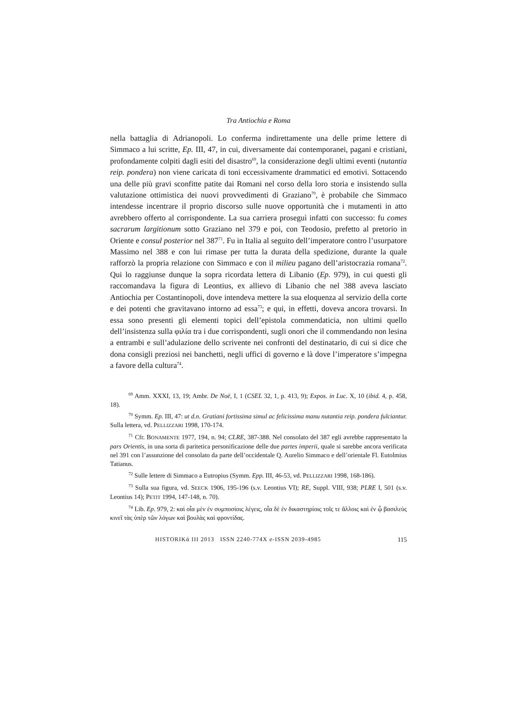Tra Antiochia e Roma
nella battaglia di Adrianopoli. Lo conferma indirettamente una delle prime lettere di Simmaco a lui scritte, Ep. III, 47, in cui, diversamente dai contemporanei, pagani e cristiani, profondamente colpiti dagli esiti del disastro<sup>69</sup>, la considerazione degli ultimi eventi (nutantia reip. pondera) non viene caricata di toni eccessivamente drammatici ed emotivi. Sottacendo una delle più gravi sconfitte patite dai Romani nel corso della loro storia e insistendo sulla valutazione ottimistica dei nuovi provvedimenti di Graziano<sup>70</sup>, è probabile che Simmaco intendesse incentrare il proprio discorso sulle nuove opportunità che i mutamenti in atto avrebbero offerto al corrispondente. La sua carriera proseguì infatti con successo: fu comes sacrarum largitionum sotto Graziano nel 379 e poi, con Teodosio, prefetto al pretorio in Oriente e consul posterior nel 387<sup>71</sup>. Fu in Italia al seguito dell’imperatore contro l’usurpatore Massimo nel 388 e con lui rimase per tutta la durata della spedizione, durante la quale rafforzò la propria relazione con Simmaco e con il milieu pagano dell’aristocrazia romana<sup>72</sup>. Qui lo raggiunse dunque la sopra ricordata lettera di Libanio (Ep. 979), in cui questi gli raccomandava la figura di Leontius, ex allievo di Libanio che nel 388 aveva lasciato Antiochia per Costantinopoli, dove intendeva mettere la sua eloquenza al servizio della corte e dei potenti che gravitavano intorno ad essa<sup>73</sup>; e qui, in effetti, doveva ancora trovarsi. In essa sono presenti gli elementi topici dell’epistola commendaticia, non ultimi quello dell’insistenza sulla φιλία tra i due corrispondenti, sugli onori che il commendando non lesina a entrambi e sull’adulazione dello scrivente nei confronti del destinatario, di cui si dice che dona consigli preziosi nei banchetti, negli uffici di governo e là dove l’imperatore s’impegna a favore della cultura<sup>74</sup>.
<sup>69</sup> Amm. XXXI, 13, 19; Ambr. De Noë, I, 1 (CSEL 32, 1, p. 413, 9); Expos. in Luc. X, 10 (ibid. 4, p. 458, 18).
<sup>70</sup> Symm. Ep. III, 47: ut d.n. Gratiani fortissima simul ac felicissima manu nutantia reip. pondera fulciantur. Sulla lettera, vd. PELLIZZARI 1998, 170-174.
<sup>71</sup> Cfr. BONAMENTE 1977, 194, n. 94; CLRE, 387-388. Nel consolato del 387 egli avrebbe rappresentato la pars Orientis, in una sorta di paritetica personificazione delle due partes imperii, quale si sarebbe ancora verificata nel 391 con l’assunzione del consolato da parte dell’occidentale Q. Aurelio Simmaco e dell’orientale Fl. Eutolmius Tatianus.
<sup>72</sup> Sulle lettere di Simmaco a Eutropius (Symm. Epp. III, 46-53, vd. PELLIZZARI 1998, 168-186).
<sup>73</sup> Sulla sua figura, vd. SEECK 1906, 195-196 (s.v. Leontius VI); RE, Suppl. VIII, 938; PLRE I, 501 (s.v. Leontius 14); PETIT 1994, 147-148, n. 70).
<sup>74</sup> Lib. Ep. 979, 2: καὶ οἷα μὲν ἐν συμποσίοις λέγεις, οἷα δὲ ἐν δικαστηρίοις τοῖς τε ἄλλοις καὶ ἐν ᾧ βασιλεὺς κινεῖ τὰς ὑπὲρ τῶν λόγων καὶ βουλὰς καὶ φροντίδας.
HISTORIKά III 2013 ISSN 2240-774X e-ISSN 2039-4985 115